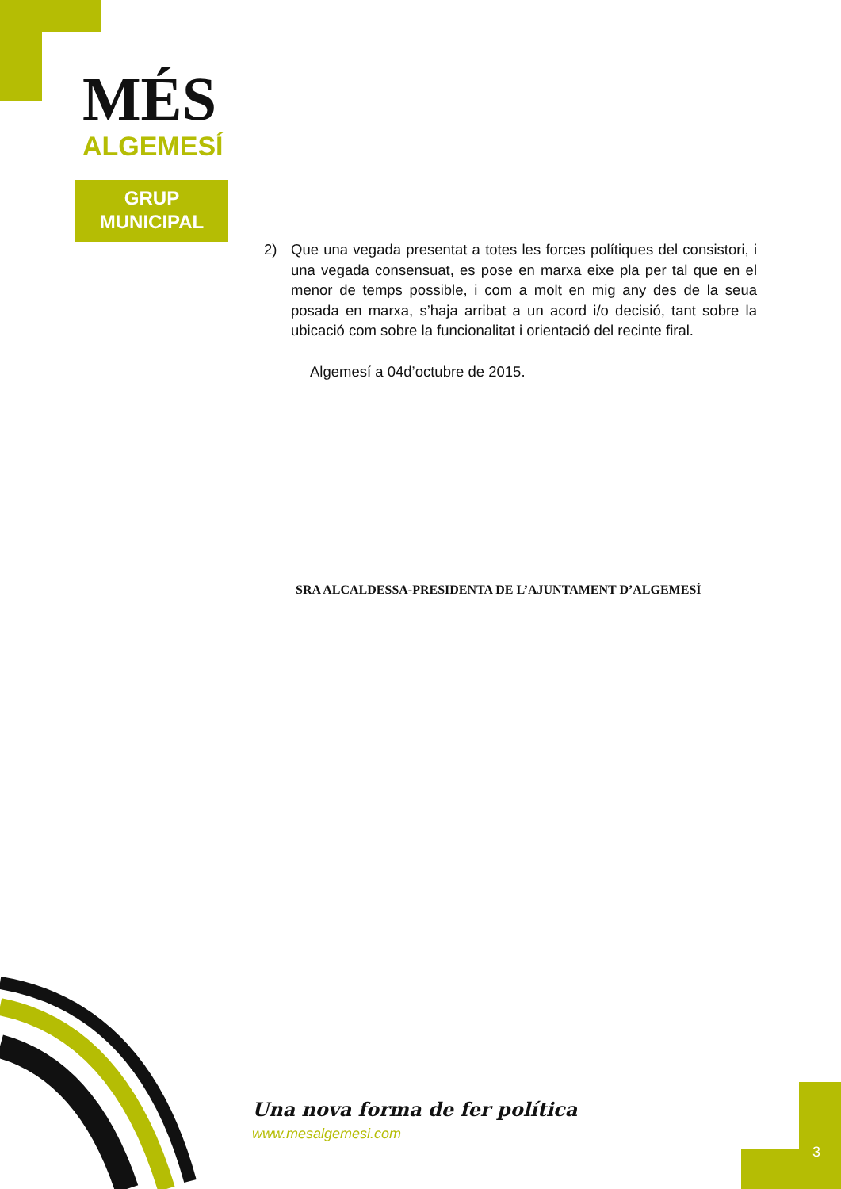MÉS
ALGEMESÍ
GRUP
MUNICIPAL
2) Que una vegada presentat a totes les forces polítiques del consistori, i una vegada consensuat, es pose en marxa eixe pla per tal que en el menor de temps possible, i com a molt en mig any des de la seua posada en marxa, s’haja arribat a un acord i/o decisió, tant sobre la ubicació com sobre la funcionalitat i orientació del recinte firal.
Algemesí a 04d’octubre de 2015.
SRA ALCALDESSA-PRESIDENTA DE L’AJUNTAMENT D’ALGEMESÍ
Una nova forma de fer política
www.mesalgemesi.com
3